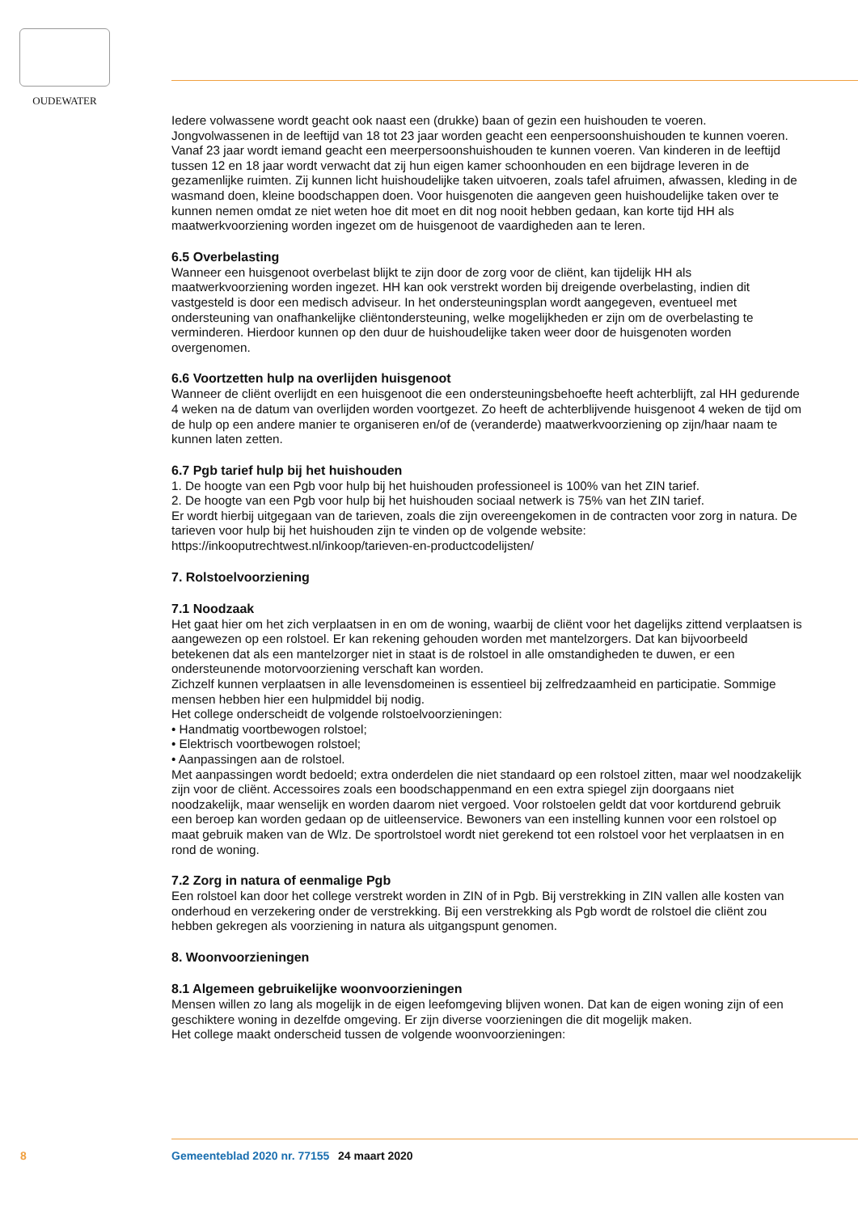OUDEWATER
Iedere volwassene wordt geacht ook naast een (drukke) baan of gezin een huishouden te voeren. Jongvolwassenen in de leeftijd van 18 tot 23 jaar worden geacht een eenpersoonshuishouden te kunnen voeren. Vanaf 23 jaar wordt iemand geacht een meerpersoonshuishouden te kunnen voeren. Van kinderen in de leeftijd tussen 12 en 18 jaar wordt verwacht dat zij hun eigen kamer schoonhouden en een bijdrage leveren in de gezamenlijke ruimten. Zij kunnen licht huishoudelijke taken uitvoeren, zoals tafel afruimen, afwassen, kleding in de wasmand doen, kleine boodschappen doen. Voor huisgenoten die aangeven geen huishoudelijke taken over te kunnen nemen omdat ze niet weten hoe dit moet en dit nog nooit hebben gedaan, kan korte tijd HH als maatwerkvoorziening worden ingezet om de huisgenoot de vaardigheden aan te leren.
6.5 Overbelasting
Wanneer een huisgenoot overbelast blijkt te zijn door de zorg voor de cliënt, kan tijdelijk HH als maatwerkvoorziening worden ingezet. HH kan ook verstrekt worden bij dreigende overbelasting, indien dit vastgesteld is door een medisch adviseur. In het ondersteuningsplan wordt aangegeven, eventueel met ondersteuning van onafhankelijke cliëntondersteuning, welke mogelijkheden er zijn om de overbelasting te verminderen. Hierdoor kunnen op den duur de huishoudelijke taken weer door de huisgenoten worden overgenomen.
6.6 Voortzetten hulp na overlijden huisgenoot
Wanneer de cliënt overlijdt en een huisgenoot die een ondersteuningsbehoefte heeft achterblijft, zal HH gedurende 4 weken na de datum van overlijden worden voortgezet. Zo heeft de achterblijvende huisgenoot 4 weken de tijd om de hulp op een andere manier te organiseren en/of de (veranderde) maatwerkvoorziening op zijn/haar naam te kunnen laten zetten.
6.7 Pgb tarief hulp bij het huishouden
1. De hoogte van een Pgb voor hulp bij het huishouden professioneel is 100% van het ZIN tarief.
2. De hoogte van een Pgb voor hulp bij het huishouden sociaal netwerk is 75% van het ZIN tarief.
Er wordt hierbij uitgegaan van de tarieven, zoals die zijn overeengekomen in de contracten voor zorg in natura. De tarieven voor hulp bij het huishouden zijn te vinden op de volgende website: https://inkooputrechtwest.nl/inkoop/tarieven-en-productcodelijsten/
7. Rolstoelvoorziening
7.1 Noodzaak
Het gaat hier om het zich verplaatsen in en om de woning, waarbij de cliënt voor het dagelijks zittend verplaatsen is aangewezen op een rolstoel. Er kan rekening gehouden worden met mantelzorgers. Dat kan bijvoorbeeld betekenen dat als een mantelzorger niet in staat is de rolstoel in alle omstandigheden te duwen, er een ondersteunende motorvoorziening verschaft kan worden.
Zichzelf kunnen verplaatsen in alle levensdomeinen is essentieel bij zelfredzaamheid en participatie. Sommige mensen hebben hier een hulpmiddel bij nodig.
Het college onderscheidt de volgende rolstoelvoorzieningen:
• Handmatig voortbewogen rolstoel;
• Elektrisch voortbewogen rolstoel;
• Aanpassingen aan de rolstoel.
Met aanpassingen wordt bedoeld; extra onderdelen die niet standaard op een rolstoel zitten, maar wel noodzakelijk zijn voor de cliënt. Accessoires zoals een boodschappenmand en een extra spiegel zijn doorgaans niet noodzakelijk, maar wenselijk en worden daarom niet vergoed. Voor rolstoelen geldt dat voor kortdurend gebruik een beroep kan worden gedaan op de uitleenservice. Bewoners van een instelling kunnen voor een rolstoel op maat gebruik maken van de Wlz. De sportrolstoel wordt niet gerekend tot een rolstoel voor het verplaatsen in en rond de woning.
7.2 Zorg in natura of eenmalige Pgb
Een rolstoel kan door het college verstrekt worden in ZIN of in Pgb. Bij verstrekking in ZIN vallen alle kosten van onderhoud en verzekering onder de verstrekking. Bij een verstrekking als Pgb wordt de rolstoel die cliënt zou hebben gekregen als voorziening in natura als uitgangspunt genomen.
8. Woonvoorzieningen
8.1 Algemeen gebruikelijke woonvoorzieningen
Mensen willen zo lang als mogelijk in de eigen leefomgeving blijven wonen. Dat kan de eigen woning zijn of een geschiktere woning in dezelfde omgeving. Er zijn diverse voorzieningen die dit mogelijk maken.
Het college maakt onderscheid tussen de volgende woonvoorzieningen:
8 Gemeenteblad 2020 nr. 77155 24 maart 2020